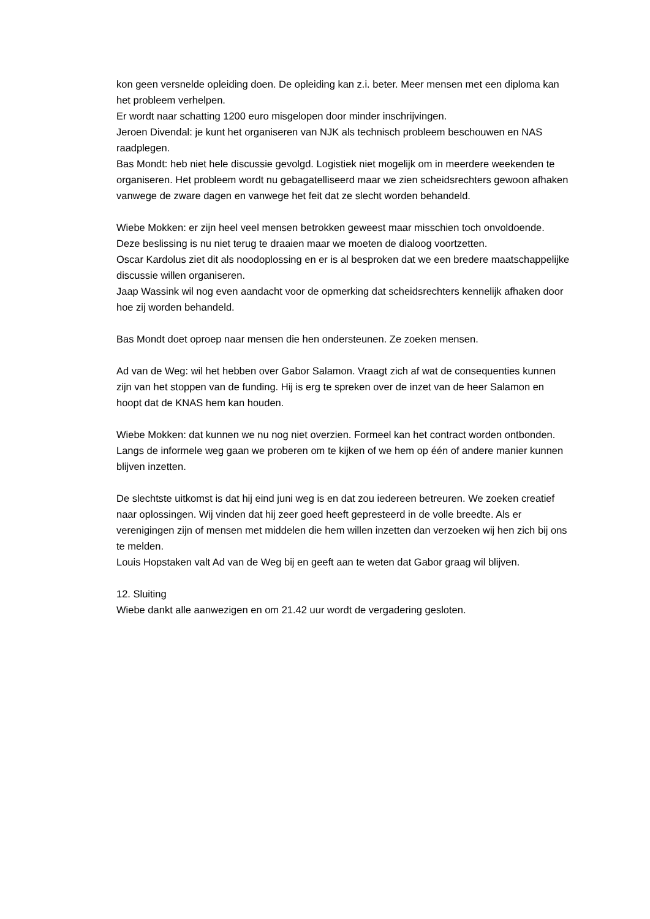kon geen versnelde opleiding doen. De opleiding kan z.i. beter. Meer mensen met een diploma kan het probleem verhelpen.
Er wordt naar schatting 1200 euro misgelopen door minder inschrijvingen.
Jeroen Divendal: je kunt het organiseren van NJK als technisch probleem beschouwen en NAS raadplegen.
Bas Mondt: heb niet hele discussie gevolgd. Logistiek niet mogelijk om in meerdere weekenden te organiseren. Het probleem wordt nu gebagatelliseerd maar we zien scheidsrechters gewoon afhaken vanwege de zware dagen en vanwege het feit dat ze slecht worden behandeld.
Wiebe Mokken: er zijn heel veel mensen betrokken geweest maar misschien toch onvoldoende.
Deze beslissing is nu niet terug te draaien maar we moeten de dialoog voortzetten.
Oscar Kardolus ziet dit als noodoplossing en er is al besproken dat we een bredere maatschappelijke discussie willen organiseren.
Jaap Wassink wil nog even aandacht voor de opmerking dat scheidsrechters kennelijk afhaken door hoe zij worden behandeld.
Bas Mondt doet oproep naar mensen die hen ondersteunen. Ze zoeken mensen.
Ad van de Weg: wil het hebben over Gabor Salamon. Vraagt zich af wat de consequenties kunnen zijn van het stoppen van de funding. Hij is erg te spreken over de inzet van de heer Salamon en hoopt dat de KNAS hem kan houden.
Wiebe Mokken: dat kunnen we nu nog niet overzien. Formeel kan het contract worden ontbonden. Langs de informele weg gaan we proberen om te kijken of we hem op één of andere manier kunnen blijven inzetten.
De slechtste uitkomst is dat hij eind juni weg is en dat zou iedereen betreuren. We zoeken creatief naar oplossingen. Wij vinden dat hij zeer goed heeft gepresteerd in de volle breedte. Als er verenigingen zijn of mensen met middelen die hem willen inzetten dan verzoeken wij hen zich bij ons te melden.
Louis Hopstaken valt Ad van de Weg bij en geeft aan te weten dat Gabor graag wil blijven.
12. Sluiting
Wiebe dankt alle aanwezigen en om 21.42 uur wordt de vergadering gesloten.